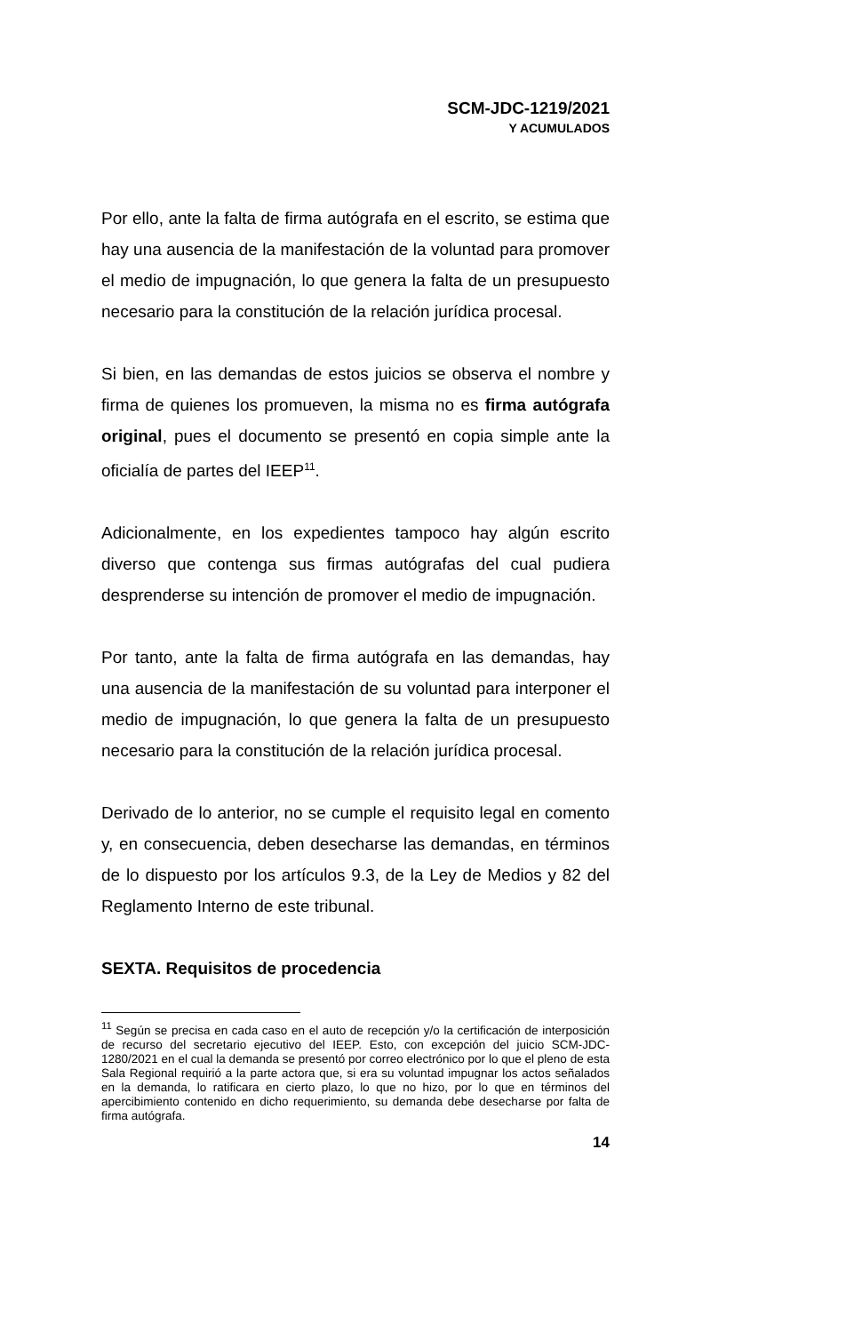SCM-JDC-1219/2021
Y ACUMULADOS
Por ello, ante la falta de firma autógrafa en el escrito, se estima que hay una ausencia de la manifestación de la voluntad para promover el medio de impugnación, lo que genera la falta de un presupuesto necesario para la constitución de la relación jurídica procesal.
Si bien, en las demandas de estos juicios se observa el nombre y firma de quienes los promueven, la misma no es firma autógrafa original, pues el documento se presentó en copia simple ante la oficialía de partes del IEEP<sup>11</sup>.
Adicionalmente, en los expedientes tampoco hay algún escrito diverso que contenga sus firmas autógrafas del cual pudiera desprenderse su intención de promover el medio de impugnación.
Por tanto, ante la falta de firma autógrafa en las demandas, hay una ausencia de la manifestación de su voluntad para interponer el medio de impugnación, lo que genera la falta de un presupuesto necesario para la constitución de la relación jurídica procesal.
Derivado de lo anterior, no se cumple el requisito legal en comento y, en consecuencia, deben desecharse las demandas, en términos de lo dispuesto por los artículos 9.3, de la Ley de Medios y 82 del Reglamento Interno de este tribunal.
SEXTA. Requisitos de procedencia
<sup>11</sup> Según se precisa en cada caso en el auto de recepción y/o la certificación de interposición de recurso del secretario ejecutivo del IEEP. Esto, con excepción del juicio SCM-JDC-1280/2021 en el cual la demanda se presentó por correo electrónico por lo que el pleno de esta Sala Regional requirió a la parte actora que, si era su voluntad impugnar los actos señalados en la demanda, lo ratificara en cierto plazo, lo que no hizo, por lo que en términos del apercibimiento contenido en dicho requerimiento, su demanda debe desecharse por falta de firma autógrafa.
14